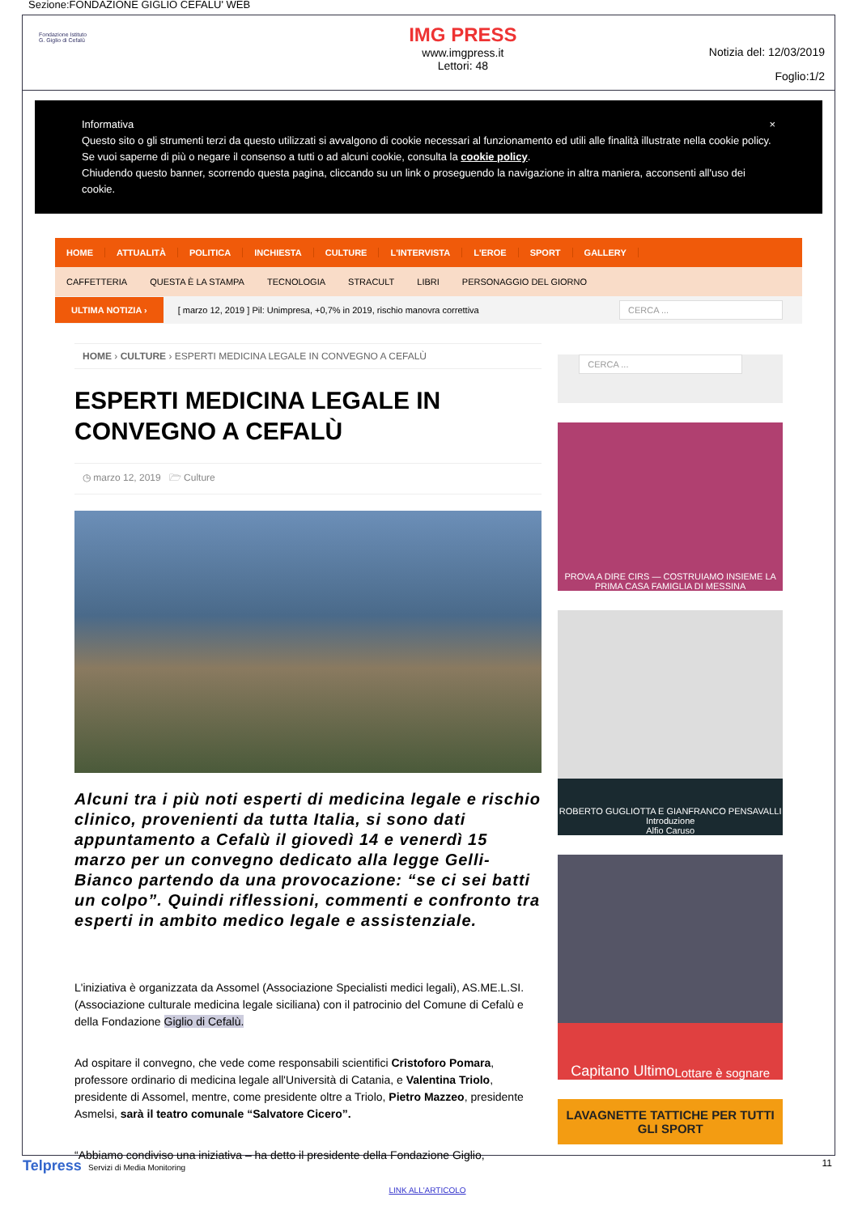Sezione:FONDAZIONE GIGLIO CEFALU' WEB
Fondazione Istituto
G. Giglio di Cefalù
IMG PRESS
www.imgpress.it
Lettori: 48
Notizia del: 12/03/2019
Foglio:1/2
Informativa ×
Questo sito o gli strumenti terzi da questo utilizzati si avvalgono di cookie necessari al funzionamento ed utili alle finalità illustrate nella cookie policy. Se vuoi saperne di più o negare il consenso a tutti o ad alcuni cookie, consulta la cookie policy.
Chiudendo questo banner, scorrendo questa pagina, cliccando su un link o proseguendo la navigazione in altra maniera, acconsenti all'uso dei cookie.
HOME ATTUALITÀ POLITICA INCHIESTA CULTURE L'INTERVISTA L'EROE SPORT GALLERY
CAFFETTERIA QUESTA È LA STAMPA TECNOLOGIA STRACULT LIBRI PERSONAGGIO DEL GIORNO
ULTIMA NOTIZIA › [ marzo 12, 2019 ] Pil: Unimpresa, +0,7% in 2019, rischio manovra correttiva
CERCA ...
HOME › CULTURE › ESPERTI MEDICINA LEGALE IN CONVEGNO A CEFALÙ
ESPERTI MEDICINA LEGALE IN CONVEGNO A CEFALÙ
◷ marzo 12, 2019 🗁 Culture
Alcuni tra i più noti esperti di medicina legale e rischio clinico, provenienti da tutta Italia, si sono dati appuntamento a Cefalù il giovedì 14 e venerdì 15 marzo per un convegno dedicato alla legge Gelli-Bianco partendo da una provocazione: “se ci sei batti un colpo”. Quindi riflessioni, commenti e confronto tra esperti in ambito medico legale e assistenziale.
L'iniziativa è organizzata da Assomel (Associazione Specialisti medici legali), AS.ME.L.SI. (Associazione culturale medicina legale siciliana) con il patrocinio del Comune di Cefalù e della Fondazione Giglio di Cefalù.
Ad ospitare il convegno, che vede come responsabili scientifici Cristoforo Pomara, professore ordinario di medicina legale all'Università di Catania, e Valentina Triolo, presidente di Assomel, mentre, come presidente oltre a Triolo, Pietro Mazzeo, presidente Asmelsi, sarà il teatro comunale “Salvatore Cicero”.
“Abbiamo condiviso una iniziativa – ha detto il presidente della Fondazione Giglio,
CERCA ...
PROVA A DIRE CIRS — COSTRUIAMO INSIEME LA PRIMA CASA FAMIGLIA DI MESSINA
ROBERTO GUGLIOTTA E GIANFRANCO PENSAVALLI
Introduzione
Alfio Caruso
Capitano Ultimo
Lottare è sognare
LAVAGNETTE TATTICHE PER TUTTI GLI SPORT
Telpress Servizi di Media Monitoring 11
LINK ALL'ARTICOLO